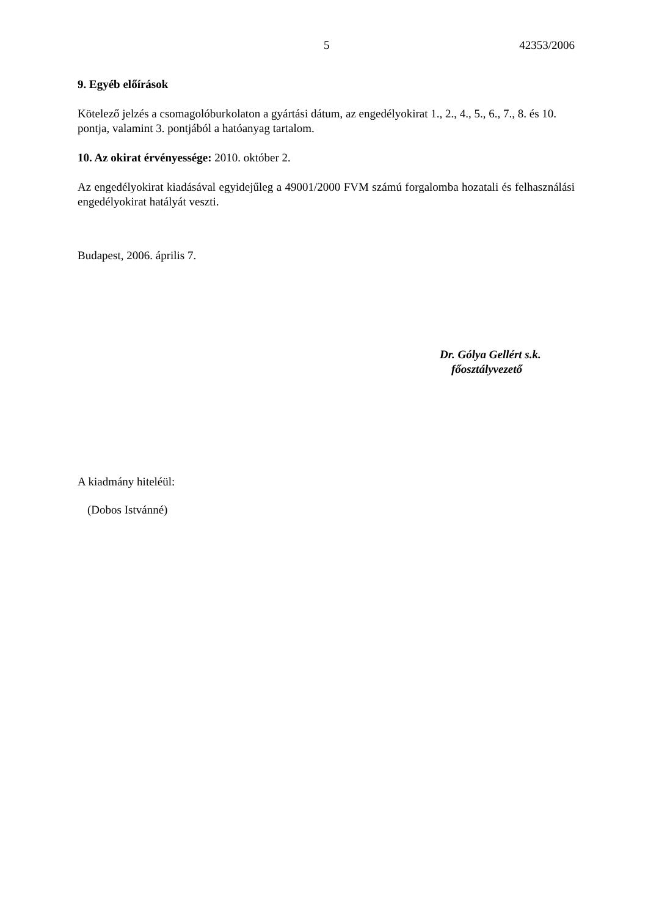5 42353/2006
9. Egyéb előírások
Kötelező jelzés a csomagolóburkolaton a gyártási dátum, az engedélyokirat 1., 2., 4., 5., 6., 7., 8. és 10. pontja, valamint 3. pontjából a hatóanyag tartalom.
10. Az okirat érvényessége: 2010. október 2.
Az engedélyokirat kiadásával egyidejűleg a 49001/2000 FVM számú forgalomba hozatali és felhasználási engedélyokirat hatályát veszti.
Budapest, 2006. április 7.
Dr. Gólya Gellért s.k.
főosztályvezető
A kiadmány hiteléül:
(Dobos Istvánné)